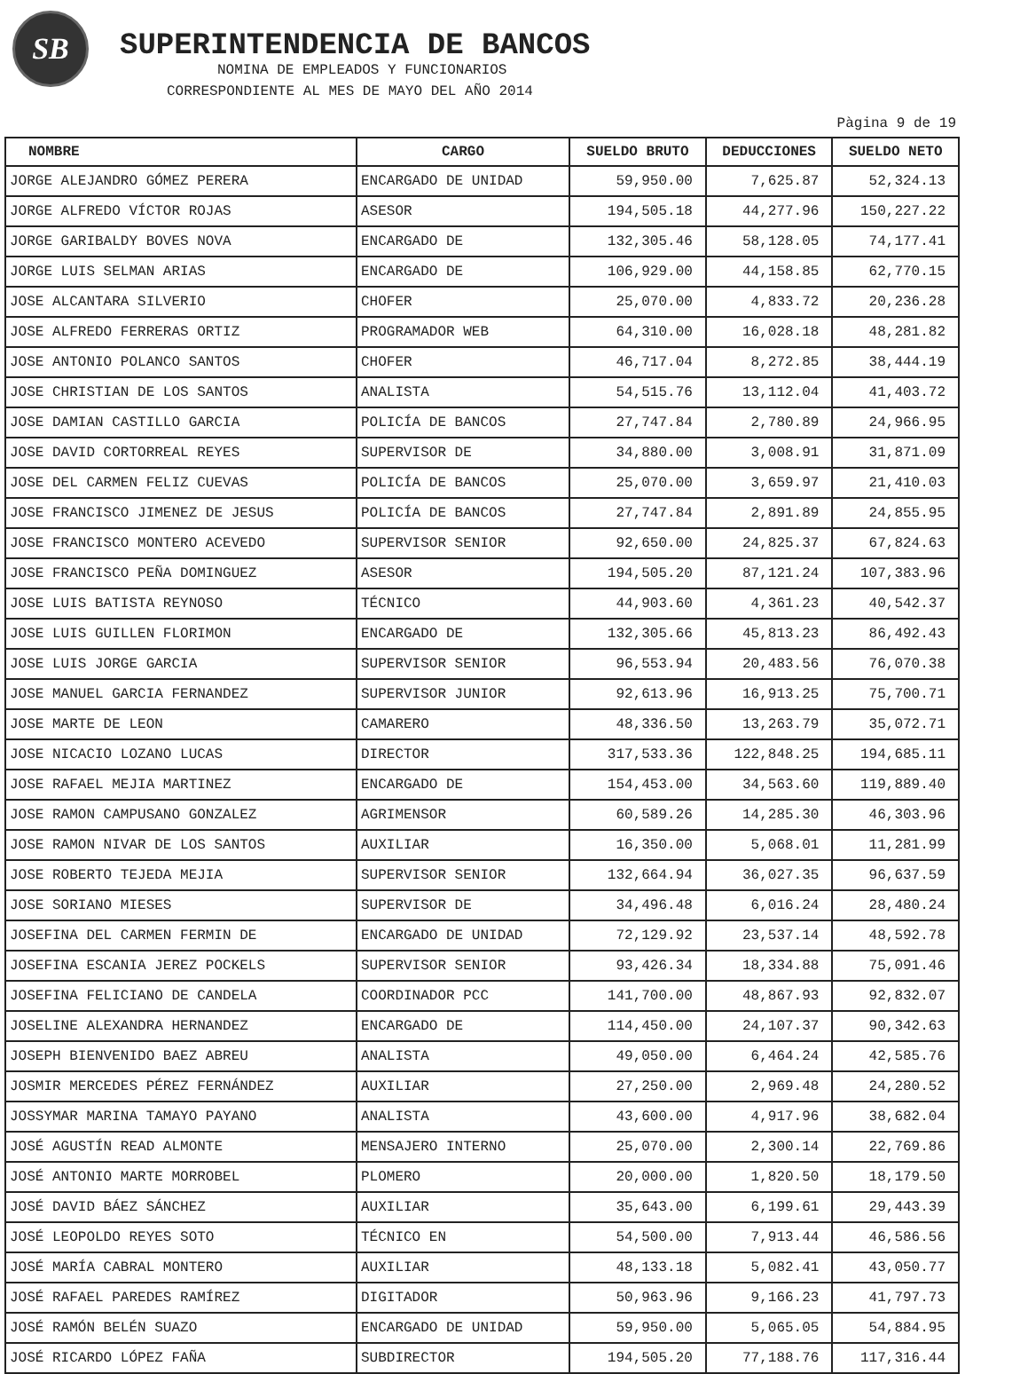SB
SUPERINTENDENCIA DE BANCOS
NOMINA DE EMPLEADOS Y FUNCIONARIOS
CORRESPONDIENTE AL MES DE MAYO DEL AÑO 2014
Pàgina 9 de 19
| NOMBRE | CARGO | SUELDO BRUTO | DEDUCCIONES | SUELDO NETO |
| --- | --- | --- | --- | --- |
| JORGE ALEJANDRO GÓMEZ PERERA | ENCARGADO DE UNIDAD | 59,950.00 | 7,625.87 | 52,324.13 |
| JORGE ALFREDO VÍCTOR ROJAS | ASESOR | 194,505.18 | 44,277.96 | 150,227.22 |
| JORGE GARIBALDY BOVES NOVA | ENCARGADO DE | 132,305.46 | 58,128.05 | 74,177.41 |
| JORGE LUIS SELMAN ARIAS | ENCARGADO DE | 106,929.00 | 44,158.85 | 62,770.15 |
| JOSE ALCANTARA SILVERIO | CHOFER | 25,070.00 | 4,833.72 | 20,236.28 |
| JOSE ALFREDO FERRERAS ORTIZ | PROGRAMADOR WEB | 64,310.00 | 16,028.18 | 48,281.82 |
| JOSE ANTONIO POLANCO SANTOS | CHOFER | 46,717.04 | 8,272.85 | 38,444.19 |
| JOSE CHRISTIAN DE LOS SANTOS | ANALISTA | 54,515.76 | 13,112.04 | 41,403.72 |
| JOSE DAMIAN CASTILLO GARCIA | POLICÍA DE BANCOS | 27,747.84 | 2,780.89 | 24,966.95 |
| JOSE DAVID CORTORREAL REYES | SUPERVISOR DE | 34,880.00 | 3,008.91 | 31,871.09 |
| JOSE DEL CARMEN FELIZ CUEVAS | POLICÍA DE BANCOS | 25,070.00 | 3,659.97 | 21,410.03 |
| JOSE FRANCISCO JIMENEZ DE JESUS | POLICÍA DE BANCOS | 27,747.84 | 2,891.89 | 24,855.95 |
| JOSE FRANCISCO MONTERO ACEVEDO | SUPERVISOR SENIOR | 92,650.00 | 24,825.37 | 67,824.63 |
| JOSE FRANCISCO PEÑA DOMINGUEZ | ASESOR | 194,505.20 | 87,121.24 | 107,383.96 |
| JOSE LUIS BATISTA REYNOSO | TÉCNICO | 44,903.60 | 4,361.23 | 40,542.37 |
| JOSE LUIS GUILLEN FLORIMON | ENCARGADO DE | 132,305.66 | 45,813.23 | 86,492.43 |
| JOSE LUIS JORGE GARCIA | SUPERVISOR SENIOR | 96,553.94 | 20,483.56 | 76,070.38 |
| JOSE MANUEL GARCIA FERNANDEZ | SUPERVISOR JUNIOR | 92,613.96 | 16,913.25 | 75,700.71 |
| JOSE MARTE DE LEON | CAMARERO | 48,336.50 | 13,263.79 | 35,072.71 |
| JOSE NICACIO LOZANO LUCAS | DIRECTOR | 317,533.36 | 122,848.25 | 194,685.11 |
| JOSE RAFAEL MEJIA MARTINEZ | ENCARGADO DE | 154,453.00 | 34,563.60 | 119,889.40 |
| JOSE RAMON CAMPUSANO GONZALEZ | AGRIMENSOR | 60,589.26 | 14,285.30 | 46,303.96 |
| JOSE RAMON NIVAR DE LOS SANTOS | AUXILIAR | 16,350.00 | 5,068.01 | 11,281.99 |
| JOSE ROBERTO TEJEDA MEJIA | SUPERVISOR SENIOR | 132,664.94 | 36,027.35 | 96,637.59 |
| JOSE SORIANO MIESES | SUPERVISOR DE | 34,496.48 | 6,016.24 | 28,480.24 |
| JOSEFINA DEL CARMEN FERMIN DE | ENCARGADO DE UNIDAD | 72,129.92 | 23,537.14 | 48,592.78 |
| JOSEFINA ESCANIA JEREZ POCKELS | SUPERVISOR SENIOR | 93,426.34 | 18,334.88 | 75,091.46 |
| JOSEFINA FELICIANO DE CANDELA | COORDINADOR PCC | 141,700.00 | 48,867.93 | 92,832.07 |
| JOSELINE ALEXANDRA HERNANDEZ | ENCARGADO DE | 114,450.00 | 24,107.37 | 90,342.63 |
| JOSEPH BIENVENIDO BAEZ ABREU | ANALISTA | 49,050.00 | 6,464.24 | 42,585.76 |
| JOSMIR MERCEDES PÉREZ FERNÁNDEZ | AUXILIAR | 27,250.00 | 2,969.48 | 24,280.52 |
| JOSSYMAR MARINA TAMAYO PAYANO | ANALISTA | 43,600.00 | 4,917.96 | 38,682.04 |
| JOSÉ AGUSTÍN READ ALMONTE | MENSAJERO INTERNO | 25,070.00 | 2,300.14 | 22,769.86 |
| JOSÉ ANTONIO MARTE MORROBEL | PLOMERO | 20,000.00 | 1,820.50 | 18,179.50 |
| JOSÉ DAVID BÁEZ SÁNCHEZ | AUXILIAR | 35,643.00 | 6,199.61 | 29,443.39 |
| JOSÉ LEOPOLDO REYES SOTO | TÉCNICO EN | 54,500.00 | 7,913.44 | 46,586.56 |
| JOSÉ MARÍA CABRAL MONTERO | AUXILIAR | 48,133.18 | 5,082.41 | 43,050.77 |
| JOSÉ RAFAEL PAREDES RAMÍREZ | DIGITADOR | 50,963.96 | 9,166.23 | 41,797.73 |
| JOSÉ RAMÓN BELÉN SUAZO | ENCARGADO DE UNIDAD | 59,950.00 | 5,065.05 | 54,884.95 |
| JOSÉ RICARDO LÓPEZ FAÑA | SUBDIRECTOR | 194,505.20 | 77,188.76 | 117,316.44 |